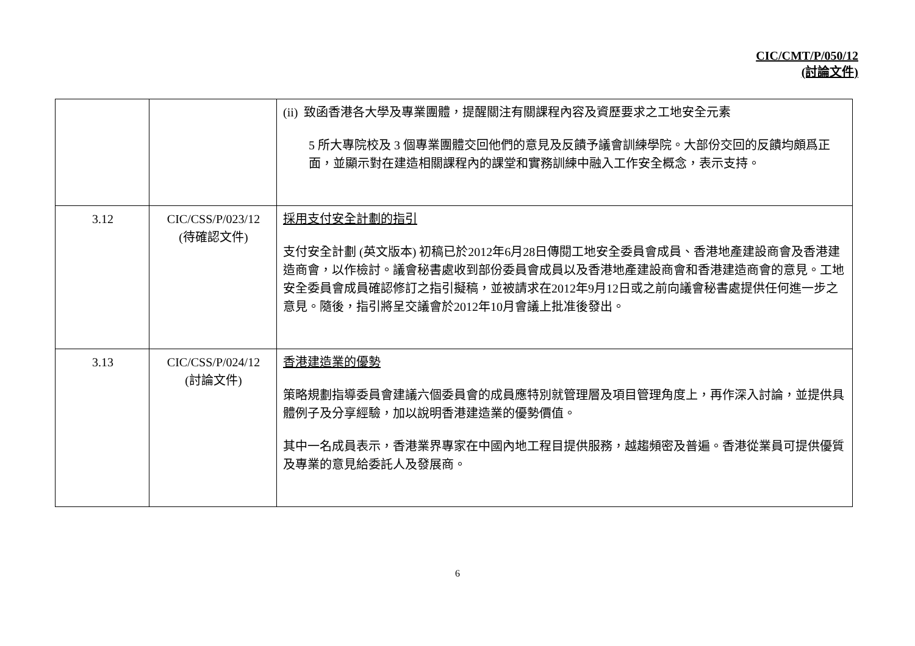CIC/CMT/P/050/12
(討論文件)
| | | (ii) 致函香港各大學及專業團體，提醒關注有關課程內容及資歷要求之工地安全元素 5 所大專院校及 3 個專業團體交回他們的意見及反饋予議會訓練學院。大部份交回的反饋均頗爲正面，並顯示對在建造相關課程內的課堂和實務訓練中融入工作安全概念，表示支持。 |
| 3.12 | CIC/CSS/P/023/12 (待確認文件) | 採用支付安全計劃的指引 支付安全計劃 (英文版本) 初稿已於2012年6月28日傳閱工地安全委員會成員、香港地產建設商會及香港建造商會，以作檢討。議會秘書處收到部份委員會成員以及香港地產建設商會和香港建造商會的意見。工地安全委員會成員確認修訂之指引擬稿，並被請求在2012年9月12日或之前向議會秘書處提供任何進一步之意見。隨後，指引將呈交議會於2012年10月會議上批准後發出。 |
| 3.13 | CIC/CSS/P/024/12 (討論文件) | 香港建造業的優勢 策略規劃指導委員會建議六個委員會的成員應特別就管理層及項目管理角度上，再作深入討論，並提供具體例子及分享經驗，加以說明香港建造業的優勢價值。 其中一名成員表示，香港業界專家在中國內地工程目提供服務，越趨頻密及普遍。香港從業員可提供優質及專業的意見給委託人及發展商。 |
6